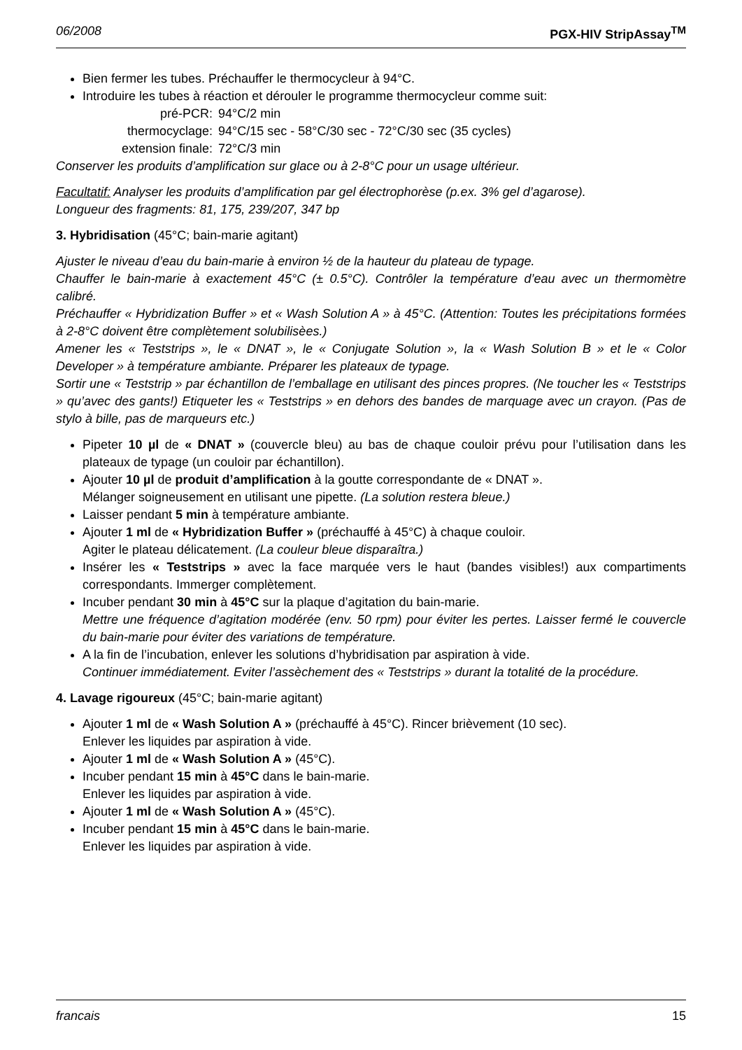06/2008 PGX-HIV StripAssay<sup>TM</sup>
Bien fermer les tubes. Préchauffer le thermocycleur à 94°C.
Introduire les tubes à réaction et dérouler le programme thermocycleur comme suit:
| pré-PCR: | 94°C/2 min |
| thermocyclage: | 94°C/15 sec - 58°C/30 sec - 72°C/30 sec (35 cycles) |
| extension finale: | 72°C/3 min |
Conserver les produits d’amplification sur glace ou à 2-8°C pour un usage ultérieur.
Facultatif: Analyser les produits d’amplification par gel électrophorèse (p.ex. 3% gel d’agarose).
Longueur des fragments: 81, 175, 239/207, 347 bp
3. Hybridisation (45°C; bain-marie agitant)
Ajuster le niveau d’eau du bain-marie à environ ½ de la hauteur du plateau de typage.
Chauffer le bain-marie à exactement 45°C (± 0.5°C). Contrôler la température d’eau avec un thermomètre calibré.
Préchauffer « Hybridization Buffer » et « Wash Solution A » à 45°C. (Attention: Toutes les précipitations formées à 2-8°C doivent être complètement solubilisèes.)
Amener les « Teststrips », le « DNAT », le « Conjugate Solution », la « Wash Solution B » et le « Color Developer » à température ambiante. Préparer les plateaux de typage.
Sortir une « Teststrip » par échantillon de l’emballage en utilisant des pinces propres. (Ne toucher les « Teststrips » qu’avec des gants!) Etiqueter les « Teststrips » en dehors des bandes de marquage avec un crayon. (Pas de stylo à bille, pas de marqueurs etc.)
Pipeter 10 µl de « DNAT » (couvercle bleu) au bas de chaque couloir prévu pour l’utilisation dans les plateaux de typage (un couloir par échantillon).
Ajouter 10 µl de produit d’amplification à la goutte correspondante de « DNAT ».
Mélanger soigneusement en utilisant une pipette. (La solution restera bleue.)
Laisser pendant 5 min à température ambiante.
Ajouter 1 ml de « Hybridization Buffer » (préchauffé à 45°C) à chaque couloir.
Agiter le plateau délicatement. (La couleur bleue disparaîtra.)
Insérer les « Teststrips » avec la face marquée vers le haut (bandes visibles!) aux compartiments correspondants. Immerger complètement.
Incuber pendant 30 min à 45°C sur la plaque d’agitation du bain-marie.
Mettre une fréquence d’agitation modérée (env. 50 rpm) pour éviter les pertes. Laisser fermé le couvercle du bain-marie pour éviter des variations de température.
A la fin de l’incubation, enlever les solutions d’hybridisation par aspiration à vide.
Continuer immédiatement. Eviter l’assèchement des « Teststrips » durant la totalité de la procédure.
4. Lavage rigoureux (45°C; bain-marie agitant)
Ajouter 1 ml de « Wash Solution A » (préchauffé à 45°C). Rincer brièvement (10 sec).
Enlever les liquides par aspiration à vide.
Ajouter 1 ml de « Wash Solution A » (45°C).
Incuber pendant 15 min à 45°C dans le bain-marie.
Enlever les liquides par aspiration à vide.
Ajouter 1 ml de « Wash Solution A » (45°C).
Incuber pendant 15 min à 45°C dans le bain-marie.
Enlever les liquides par aspiration à vide.
francais 15